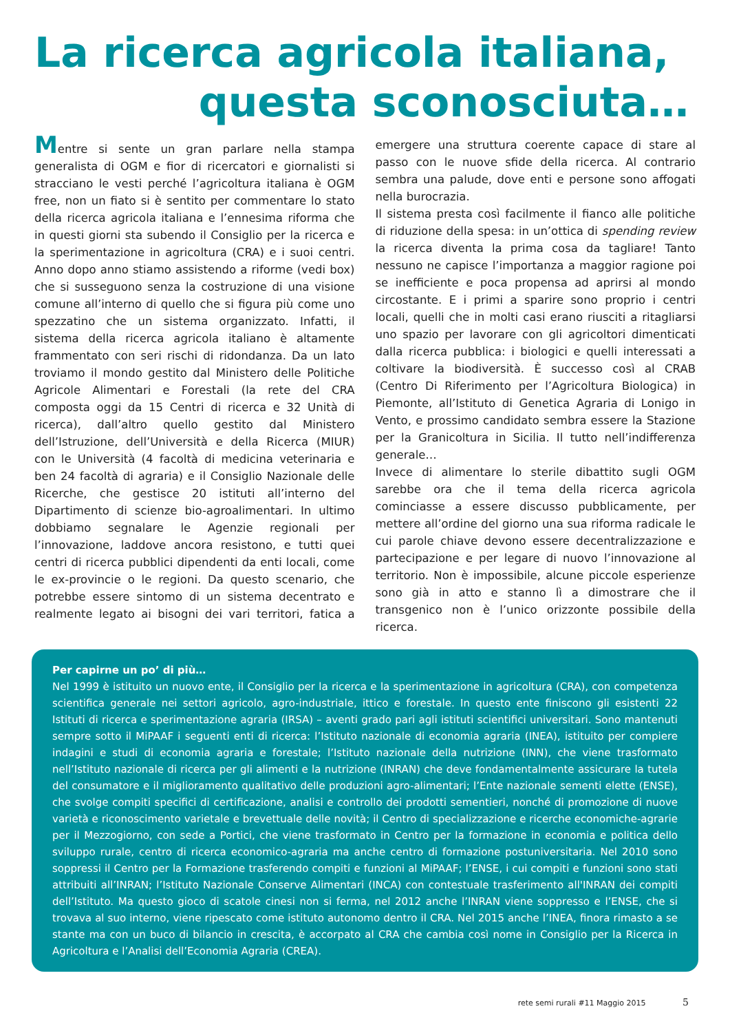La ricerca agricola italiana,
questa sconosciuta…
Mentre si sente un gran parlare nella stampa generalista di OGM e fior di ricercatori e giornalisti si stracciano le vesti perché l’agricoltura italiana è OGM free, non un fiato si è sentito per commentare lo stato della ricerca agricola italiana e l’ennesima riforma che in questi giorni sta subendo il Consiglio per la ricerca e la sperimentazione in agricoltura (CRA) e i suoi centri. Anno dopo anno stiamo assistendo a riforme (vedi box) che si susseguono senza la costruzione di una visione comune all’interno di quello che si figura più come uno spezzatino che un sistema organizzato. Infatti, il sistema della ricerca agricola italiano è altamente frammentato con seri rischi di ridondanza. Da un lato troviamo il mondo gestito dal Ministero delle Politiche Agricole Alimentari e Forestali (la rete del CRA composta oggi da 15 Centri di ricerca e 32 Unità di ricerca), dall’altro quello gestito dal Ministero dell’Istruzione, dell’Università e della Ricerca (MIUR) con le Università (4 facoltà di medicina veterinaria e ben 24 facoltà di agraria) e il Consiglio Nazionale delle Ricerche, che gestisce 20 istituti all’interno del Dipartimento di scienze bio-agroalimentari. In ultimo dobbiamo segnalare le Agenzie regionali per l’innovazione, laddove ancora resistono, e tutti quei centri di ricerca pubblici dipendenti da enti locali, come le ex-provincie o le regioni. Da questo scenario, che potrebbe essere sintomo di un sistema decentrato e realmente legato ai bisogni dei vari territori, fatica a emergere una struttura coerente capace di stare al passo con le nuove sfide della ricerca. Al contrario sembra una palude, dove enti e persone sono affogati nella burocrazia.
Il sistema presta così facilmente il fianco alle politiche di riduzione della spesa: in un’ottica di spending review la ricerca diventa la prima cosa da tagliare! Tanto nessuno ne capisce l’importanza a maggior ragione poi se inefficiente e poca propensa ad aprirsi al mondo circostante. E i primi a sparire sono proprio i centri locali, quelli che in molti casi erano riusciti a ritagliarsi uno spazio per lavorare con gli agricoltori dimenticati dalla ricerca pubblica: i biologici e quelli interessati a coltivare la biodiversità. È successo così al CRAB (Centro Di Riferimento per l’Agricoltura Biologica) in Piemonte, all’Istituto di Genetica Agraria di Lonigo in Vento, e prossimo candidato sembra essere la Stazione per la Granicoltura in Sicilia. Il tutto nell’indifferenza generale…
Invece di alimentare lo sterile dibattito sugli OGM sarebbe ora che il tema della ricerca agricola cominciasse a essere discusso pubblicamente, per mettere all’ordine del giorno una sua riforma radicale le cui parole chiave devono essere decentralizzazione e partecipazione e per legare di nuovo l’innovazione al territorio. Non è impossibile, alcune piccole esperienze sono già in atto e stanno lì a dimostrare che il transgenico non è l’unico orizzonte possibile della ricerca.
Per capirne un po’ di più…
Nel 1999 è istituito un nuovo ente, il Consiglio per la ricerca e la sperimentazione in agricoltura (CRA), con competenza scientifica generale nei settori agricolo, agro-industriale, ittico e forestale. In questo ente finiscono gli esistenti 22 Istituti di ricerca e sperimentazione agraria (IRSA) – aventi grado pari agli istituti scientifici universitari. Sono mantenuti sempre sotto il MiPAAF i seguenti enti di ricerca: l’Istituto nazionale di economia agraria (INEA), istituito per compiere indagini e studi di economia agraria e forestale; l’Istituto nazionale della nutrizione (INN), che viene trasformato nell’Istituto nazionale di ricerca per gli alimenti e la nutrizione (INRAN) che deve fondamentalmente assicurare la tutela del consumatore e il miglioramento qualitativo delle produzioni agro-alimentari; l’Ente nazionale sementi elette (ENSE), che svolge compiti specifici di certificazione, analisi e controllo dei prodotti sementieri, nonché di promozione di nuove varietà e riconoscimento varietale e brevettuale delle novità; il Centro di specializzazione e ricerche economiche-agrarie per il Mezzogiorno, con sede a Portici, che viene trasformato in Centro per la formazione in economia e politica dello sviluppo rurale, centro di ricerca economico-agraria ma anche centro di formazione postuniversitaria. Nel 2010 sono soppressi il Centro per la Formazione trasferendo compiti e funzioni al MiPAAF; l’ENSE, i cui compiti e funzioni sono stati attribuiti all’INRAN; l’Istituto Nazionale Conserve Alimentari (INCA) con contestuale trasferimento all'INRAN dei compiti dell’Istituto. Ma questo gioco di scatole cinesi non si ferma, nel 2012 anche l’INRAN viene soppresso e l’ENSE, che si trovava al suo interno, viene ripescato come istituto autonomo dentro il CRA. Nel 2015 anche l’INEA, finora rimasto a se stante ma con un buco di bilancio in crescita, è accorpato al CRA che cambia così nome in Consiglio per la Ricerca in Agricoltura e l’Analisi dell’Economia Agraria (CREA).
rete semi rurali #11 Maggio 2015 5